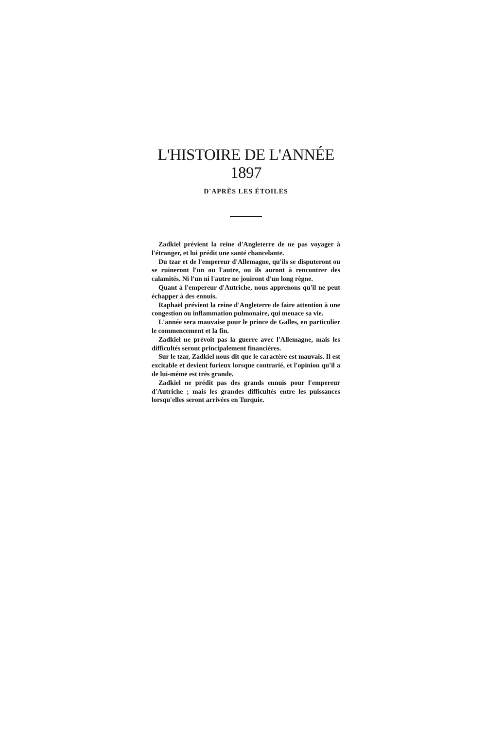L'HISTOIRE DE L'ANNÉE 1897
D'APRÈS LES ÉTOILES
Zadkiel prévient la reine d'Angleterre de ne pas voyager à l'étranger, et lui prédit une santé chancelante.
Du tzar et de l'empereur d'Allemagne, qu'ils se disputeront ou se ruineront l'un ou l'autre, ou ils auront à rencontrer des calamités. Ni l'un ni l'autre ne jouiront d'un long règne.
Quant à l'empereur d'Autriche, nous apprenons qu'il ne peut échapper à des ennuis.
Raphaël prévient la reine d'Angleterre de faire attention à une congestion ou inflammation pulmonaire, qui menace sa vie.
L'année sera mauvaise pour le prince de Galles, en particulier le commencement et la fin.
Zadkiel ne prévoit pas la guerre avec l'Allemagne, mais les difficultés seront principalement financières.
Sur le tzar, Zadkiel nous dit que le caractère est mauvais. Il est excitable et devient furieux lorsque contrarié, et l'opinion qu'il a de lui-même est très grande.
Zadkiel ne prédit pas des grands ennuis pour l'empereur d'Autriche ; mais les grandes difficultés entre les puissances lorsqu'elles seront arrivées en Turquie.